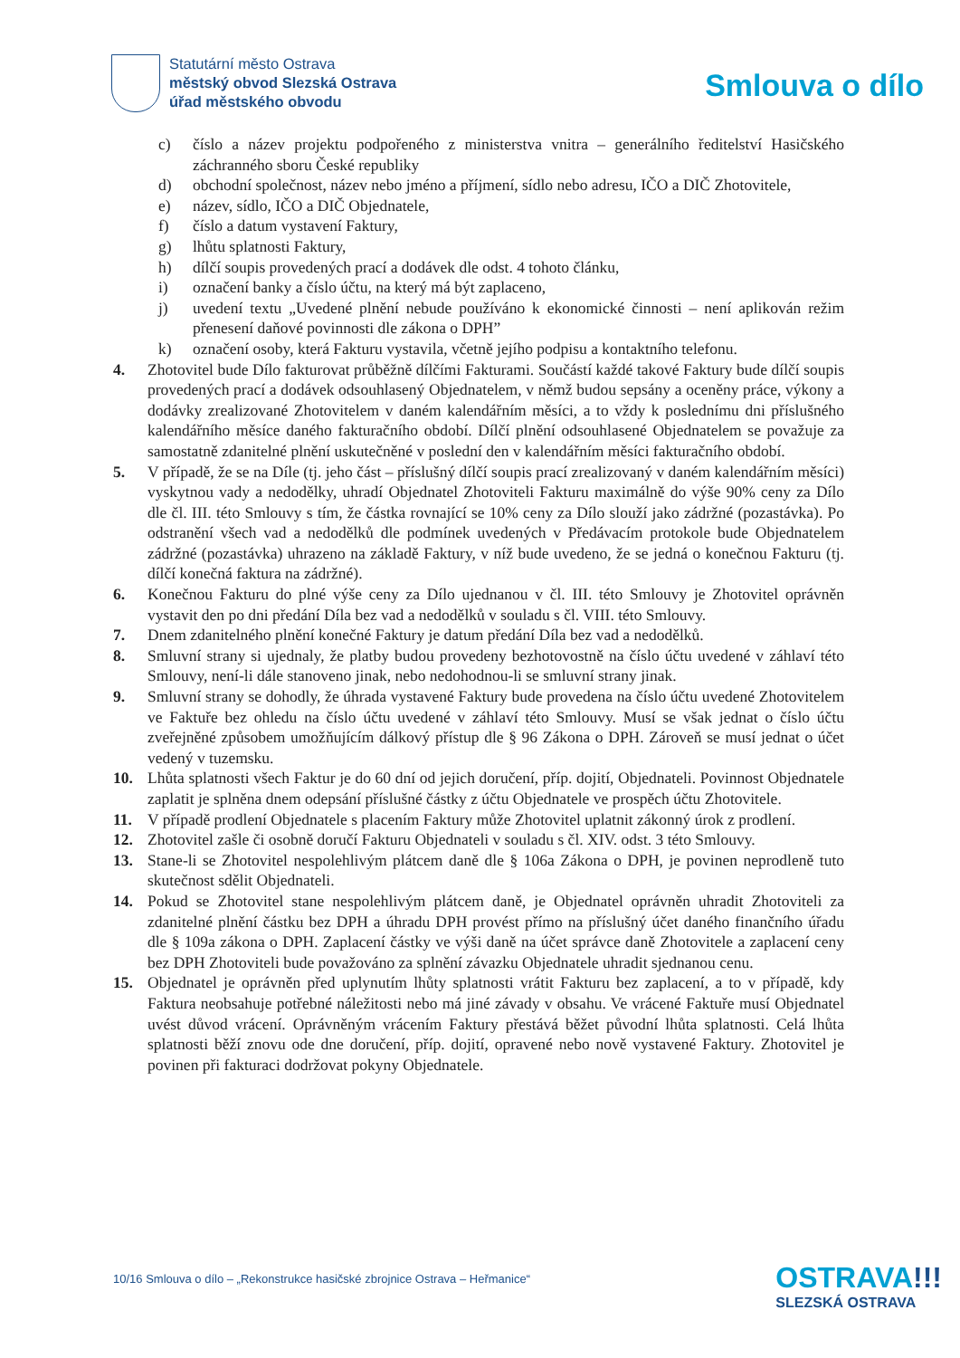Statutární město Ostrava
městský obvod Slezská Ostrava
úřad městského obvodu
Smlouva o dílo
c) číslo a název projektu podpořeného z ministerstva vnitra – generálního ředitelství Hasičského záchranného sboru České republiky
d) obchodní společnost, název nebo jméno a příjmení, sídlo nebo adresu, IČO a DIČ Zhotovitele,
e) název, sídlo, IČO a DIČ Objednatele,
f) číslo a datum vystavení Faktury,
g) lhůtu splatnosti Faktury,
h) dílčí soupis provedených prací a dodávek dle odst. 4 tohoto článku,
i) označení banky a číslo účtu, na který má být zaplaceno,
j) uvedení textu „Uvedené plnění nebude používáno k ekonomické činnosti – není aplikován režim přenesení daňové povinnosti dle zákona o DPH”
k) označení osoby, která Fakturu vystavila, včetně jejího podpisu a kontaktního telefonu.
4. Zhotovitel bude Dílo fakturovat průběžně dílčími Fakturami. Součástí každé takové Faktury bude dílčí soupis provedených prací a dodávek odsouhlasený Objednatelem, v němž budou sepsány a oceněny práce, výkony a dodávky zrealizované Zhotovitelem v daném kalendářním měsíci, a to vždy k poslednímu dni příslušného kalendářního měsíce daného fakturačního období. Dílčí plnění odsouhlasené Objednatelem se považuje za samostatně zdanitelné plnění uskutečněné v poslední den v kalendářním měsíci fakturačního období.
5. V případě, že se na Díle (tj. jeho část – příslušný dílčí soupis prací zrealizovaný v daném kalendářním měsíci) vyskytnou vady a nedodělky, uhradí Objednatel Zhotoviteli Fakturu maximálně do výše 90% ceny za Dílo dle čl. III. této Smlouvy s tím, že částka rovnající se 10% ceny za Dílo slouží jako zádržné (pozastávka). Po odstranění všech vad a nedodělků dle podmínek uvedených v Předávacím protokole bude Objednatelem zádržné (pozastávka) uhrazeno na základě Faktury, v níž bude uvedeno, že se jedná o konečnou Fakturu (tj. dílčí konečná faktura na zádržné).
6. Konečnou Fakturu do plné výše ceny za Dílo ujednanou v čl. III. této Smlouvy je Zhotovitel oprávněn vystavit den po dni předání Díla bez vad a nedodělků v souladu s čl. VIII. této Smlouvy.
7. Dnem zdanitelného plnění konečné Faktury je datum předání Díla bez vad a nedodělků.
8. Smluvní strany si ujednaly, že platby budou provedeny bezhotovostně na číslo účtu uvedené v záhlaví této Smlouvy, není-li dále stanoveno jinak, nebo nedohodnou-li se smluvní strany jinak.
9. Smluvní strany se dohodly, že úhrada vystavené Faktury bude provedena na číslo účtu uvedené Zhotovitelem ve Faktuře bez ohledu na číslo účtu uvedené v záhlaví této Smlouvy. Musí se však jednat o číslo účtu zveřejněné způsobem umožňujícím dálkový přístup dle § 96 Zákona o DPH. Zároveň se musí jednat o účet vedený v tuzemsku.
10. Lhůta splatnosti všech Faktur je do 60 dní od jejich doručení, příp. dojití, Objednateli. Povinnost Objednatele zaplatit je splněna dnem odepsání příslušné částky z účtu Objednatele ve prospěch účtu Zhotovitele.
11. V případě prodlení Objednatele s placením Faktury může Zhotovitel uplatnit zákonný úrok z prodlení.
12. Zhotovitel zašle či osobně doručí Fakturu Objednateli v souladu s čl. XIV. odst. 3 této Smlouvy.
13. Stane-li se Zhotovitel nespolehlivým plátcem daně dle § 106a Zákona o DPH, je povinen neprodleně tuto skutečnost sdělit Objednateli.
14. Pokud se Zhotovitel stane nespolehlivým plátcem daně, je Objednatel oprávněn uhradit Zhotoviteli za zdanitelné plnění částku bez DPH a úhradu DPH provést přímo na příslušný účet daného finančního úřadu dle § 109a zákona o DPH. Zaplacení částky ve výši daně na účet správce daně Zhotovitele a zaplacení ceny bez DPH Zhotoviteli bude považováno za splnění závazku Objednatele uhradit sjednanou cenu.
15. Objednatel je oprávněn před uplynutím lhůty splatnosti vrátit Fakturu bez zaplacení, a to v případě, kdy Faktura neobsahuje potřebné náležitosti nebo má jiné závady v obsahu. Ve vrácené Faktuře musí Objednatel uvést důvod vrácení. Oprávněným vrácením Faktury přestává běžet původní lhůta splatnosti. Celá lhůta splatnosti běží znovu ode dne doručení, příp. dojití, opravené nebo nově vystavené Faktury. Zhotovitel je povinen při fakturaci dodržovat pokyny Objednatele.
10/16 Smlouva o dílo – „Rekonstrukce hasičské zbrojnice Ostrava – Heřmanice“
OSTRAVA!!!
SLEZSKÁ OSTRAVA